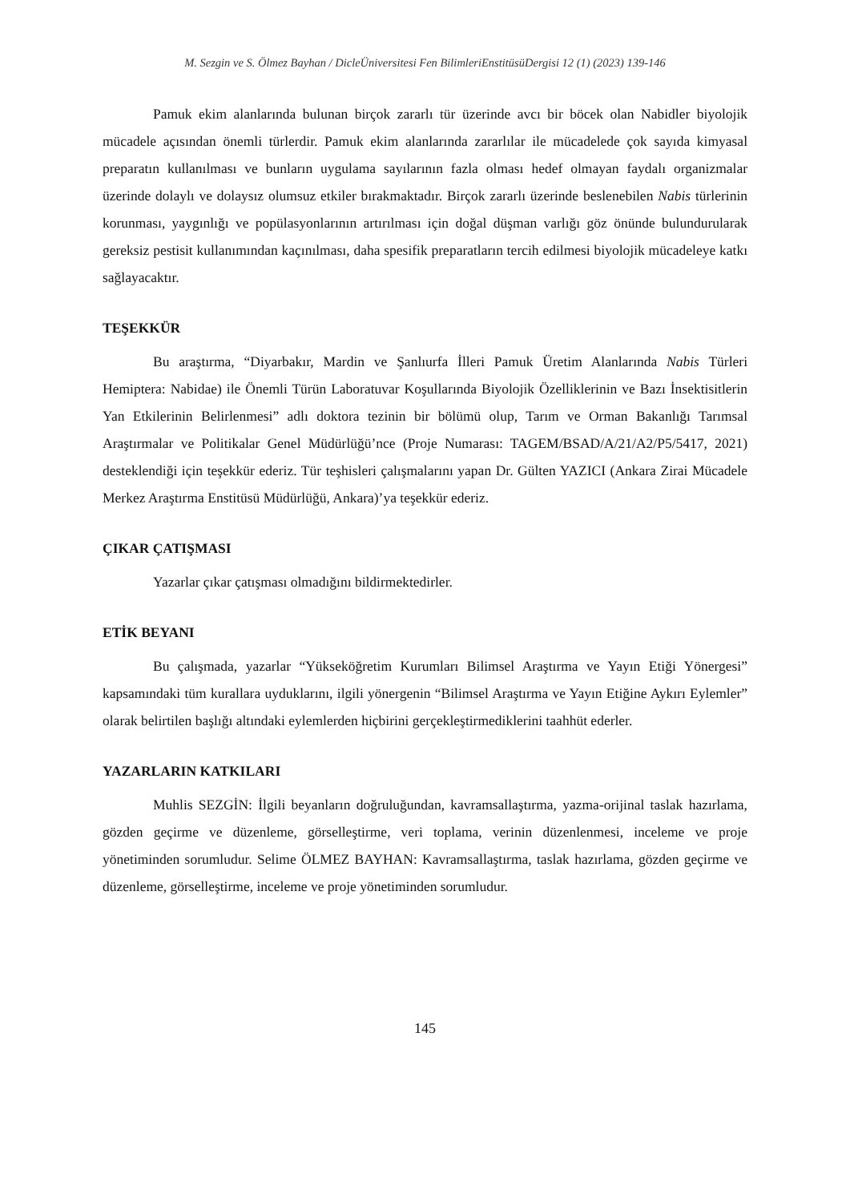M. Sezgin ve S. Ölmez Bayhan / DicleÜniversitesi Fen BilimleriEnstitüsüDergisi 12 (1) (2023) 139-146
Pamuk ekim alanlarında bulunan birçok zararlı tür üzerinde avcı bir böcek olan Nabidler biyolojik mücadele açısından önemli türlerdir. Pamuk ekim alanlarında zararlılar ile mücadelede çok sayıda kimyasal preparatın kullanılması ve bunların uygulama sayılarının fazla olması hedef olmayan faydalı organizmalar üzerinde dolaylı ve dolaysız olumsuz etkiler bırakmaktadır. Birçok zararlı üzerinde beslenebilen Nabis türlerinin korunması, yaygınlığı ve popülasyonlarının artırılması için doğal düşman varlığı göz önünde bulundurularak gereksiz pestisit kullanımından kaçınılması, daha spesifik preparatların tercih edilmesi biyolojik mücadeleye katkı sağlayacaktır.
TEŞEKKÜR
Bu araştırma, “Diyarbakır, Mardin ve Şanlıurfa İlleri Pamuk Üretim Alanlarında Nabis Türleri Hemiptera: Nabidae) ile Önemli Türün Laboratuvar Koşullarında Biyolojik Özelliklerinin ve Bazı İnsektisitlerin Yan Etkilerinin Belirlenmesi” adlı doktora tezinin bir bölümü olup, Tarım ve Orman Bakanlığı Tarımsal Araştırmalar ve Politikalar Genel Müdürlüğü’nce (Proje Numarası: TAGEM/BSAD/A/21/A2/P5/5417, 2021) desteklendiği için teşekkür ederiz. Tür teşhisleri çalışmalarını yapan Dr. Gülten YAZICI (Ankara Zirai Mücadele Merkez Araştırma Enstitüsü Müdürlüğü, Ankara)’ya teşekkür ederiz.
ÇIKAR ÇATIŞMASI
Yazarlar çıkar çatışması olmadığını bildirmektedirler.
ETİK BEYANI
Bu çalışmada, yazarlar “Yükseköğretim Kurumları Bilimsel Araştırma ve Yayın Etiği Yönergesi” kapsamındaki tüm kurallara uyduklarını, ilgili yönergenin “Bilimsel Araştırma ve Yayın Etiğine Aykırı Eylemler” olarak belirtilen başlığı altındaki eylemlerden hiçbirini gerçekleştirmediklerini taahhüt ederler.
YAZARLARIN KATKILARI
Muhlis SEZGİN: İlgili beyanların doğruluğundan, kavramsallaştırma, yazma-orijinal taslak hazırlama, gözden geçirme ve düzenleme, görselleştirme, veri toplama, verinin düzenlenmesi, inceleme ve proje yönetiminden sorumludur. Selime ÖLMEZ BAYHAN: Kavramsallaştırma, taslak hazırlama, gözden geçirme ve düzenleme, görselleştirme, inceleme ve proje yönetiminden sorumludur.
145